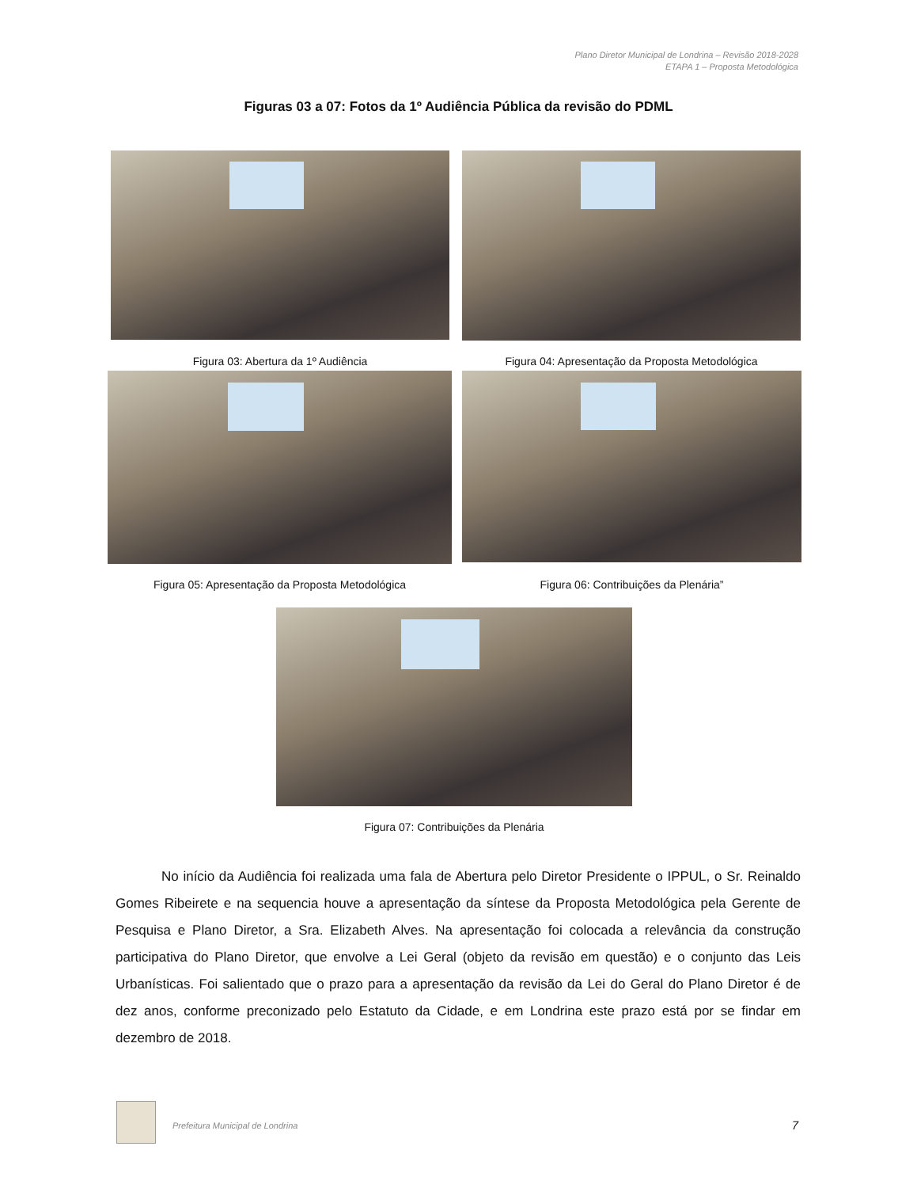Plano Diretor Municipal de Londrina – Revisão 2018-2028
ETAPA 1 – Proposta Metodológica
Figuras 03 a 07: Fotos da 1º Audiência Pública da revisão do PDML
Figura 03: Abertura da 1º Audiência Figura 04: Apresentação da Proposta Metodológica
Figura 05: Apresentação da Proposta Metodológica Figura 06: Contribuições da Plenária”
Figura 07: Contribuições da Plenária
No início da Audiência foi realizada uma fala de Abertura pelo Diretor Presidente o IPPUL, o Sr. Reinaldo Gomes Ribeirete e na sequencia houve a apresentação da síntese da Proposta Metodológica pela Gerente de Pesquisa e Plano Diretor, a Sra. Elizabeth Alves. Na apresentação foi colocada a relevância da construção participativa do Plano Diretor, que envolve a Lei Geral (objeto da revisão em questão) e o conjunto das Leis Urbanísticas. Foi salientado que o prazo para a apresentação da revisão da Lei do Geral do Plano Diretor é de dez anos, conforme preconizado pelo Estatuto da Cidade, e em Londrina este prazo está por se findar em dezembro de 2018.
Prefeitura Municipal de Londrina
7